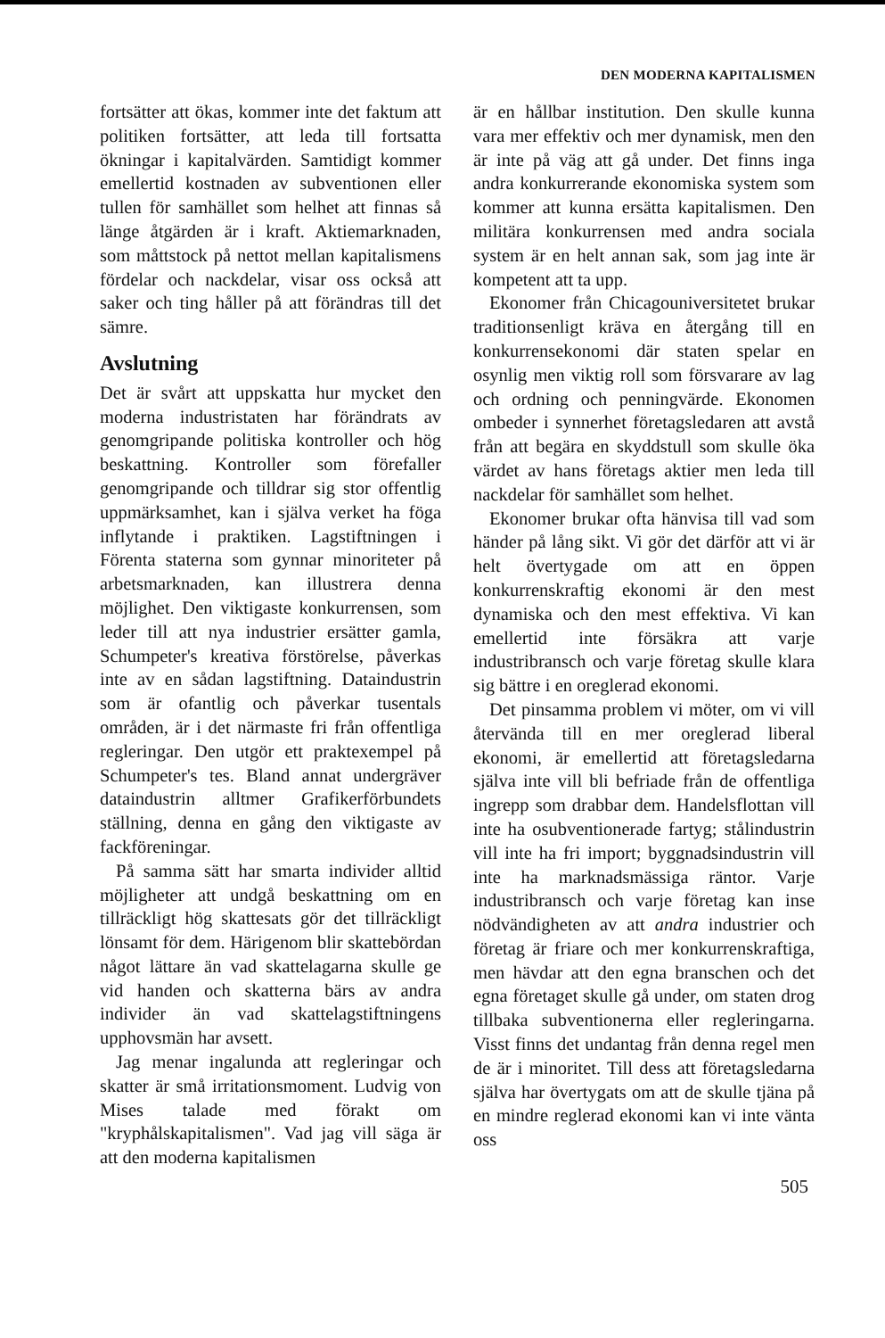DEN MODERNA KAPITALISMEN
fortsätter att ökas, kommer inte det faktum att politiken fortsätter, att leda till fortsatta ökningar i kapitalvärden. Samtidigt kommer emellertid kostnaden av subventionen eller tullen för samhället som helhet att finnas så länge åtgärden är i kraft. Aktiemarknaden, som måttstock på nettot mellan kapitalismens fördelar och nackdelar, visar oss också att saker och ting håller på att förändras till det sämre.
Avslutning
Det är svårt att uppskatta hur mycket den moderna industristaten har förändrats av genomgripande politiska kontroller och hög beskattning. Kontroller som förefaller genomgripande och tilldrar sig stor offentlig uppmärksamhet, kan i själva verket ha föga inflytande i praktiken. Lagstiftningen i Förenta staterna som gynnar minoriteter på arbetsmarknaden, kan illustrera denna möjlighet. Den viktigaste konkurrensen, som leder till att nya industrier ersätter gamla, Schumpeter's kreativa förstörelse, påverkas inte av en sådan lagstiftning. Dataindustrin som är ofantlig och påverkar tusentals områden, är i det närmaste fri från offentliga regleringar. Den utgör ett praktexempel på Schumpeter's tes. Bland annat undergräver dataindustrin alltmer Grafikerförbundets ställning, denna en gång den viktigaste av fackföreningar.
På samma sätt har smarta individer alltid möjligheter att undgå beskattning om en tillräckligt hög skattesats gör det tillräckligt lönsamt för dem. Härigenom blir skattebördan något lättare än vad skattelagarna skulle ge vid handen och skatterna bärs av andra individer än vad skattelagstiftningens upphovsmän har avsett.
Jag menar ingalunda att regleringar och skatter är små irritationsmoment. Ludvig von Mises talade med förakt om "kryphålskapitalismen". Vad jag vill säga är att den moderna kapitalismen
är en hållbar institution. Den skulle kunna vara mer effektiv och mer dynamisk, men den är inte på väg att gå under. Det finns inga andra konkurrerande ekonomiska system som kommer att kunna ersätta kapitalismen. Den militära konkurrensen med andra sociala system är en helt annan sak, som jag inte är kompetent att ta upp.
Ekonomer från Chicagouniversitetet brukar traditionsenligt kräva en återgång till en konkurrensekonomi där staten spelar en osynlig men viktig roll som försvarare av lag och ordning och penningvärde. Ekonomen ombeder i synnerhet företagsledaren att avstå från att begära en skyddstull som skulle öka värdet av hans företags aktier men leda till nackdelar för samhället som helhet.
Ekonomer brukar ofta hänvisa till vad som händer på lång sikt. Vi gör det därför att vi är helt övertygade om att en öppen konkurrenskraftig ekonomi är den mest dynamiska och den mest effektiva. Vi kan emellertid inte försäkra att varje industribransch och varje företag skulle klara sig bättre i en oreglerad ekonomi.
Det pinsamma problem vi möter, om vi vill återvända till en mer oreglerad liberal ekonomi, är emellertid att företagsledarna själva inte vill bli befriade från de offentliga ingrepp som drabbar dem. Handelsflottan vill inte ha osubventionerade fartyg; stålindustrin vill inte ha fri import; byggnadsindustrin vill inte ha marknadsmässiga räntor. Varje industribransch och varje företag kan inse nödvändigheten av att andra industrier och företag är friare och mer konkurrenskraftiga, men hävdar att den egna branschen och det egna företaget skulle gå under, om staten drog tillbaka subventionerna eller regleringarna. Visst finns det undantag från denna regel men de är i minoritet. Till dess att företagsledarna själva har övertygats om att de skulle tjäna på en mindre reglerad ekonomi kan vi inte vänta oss
505